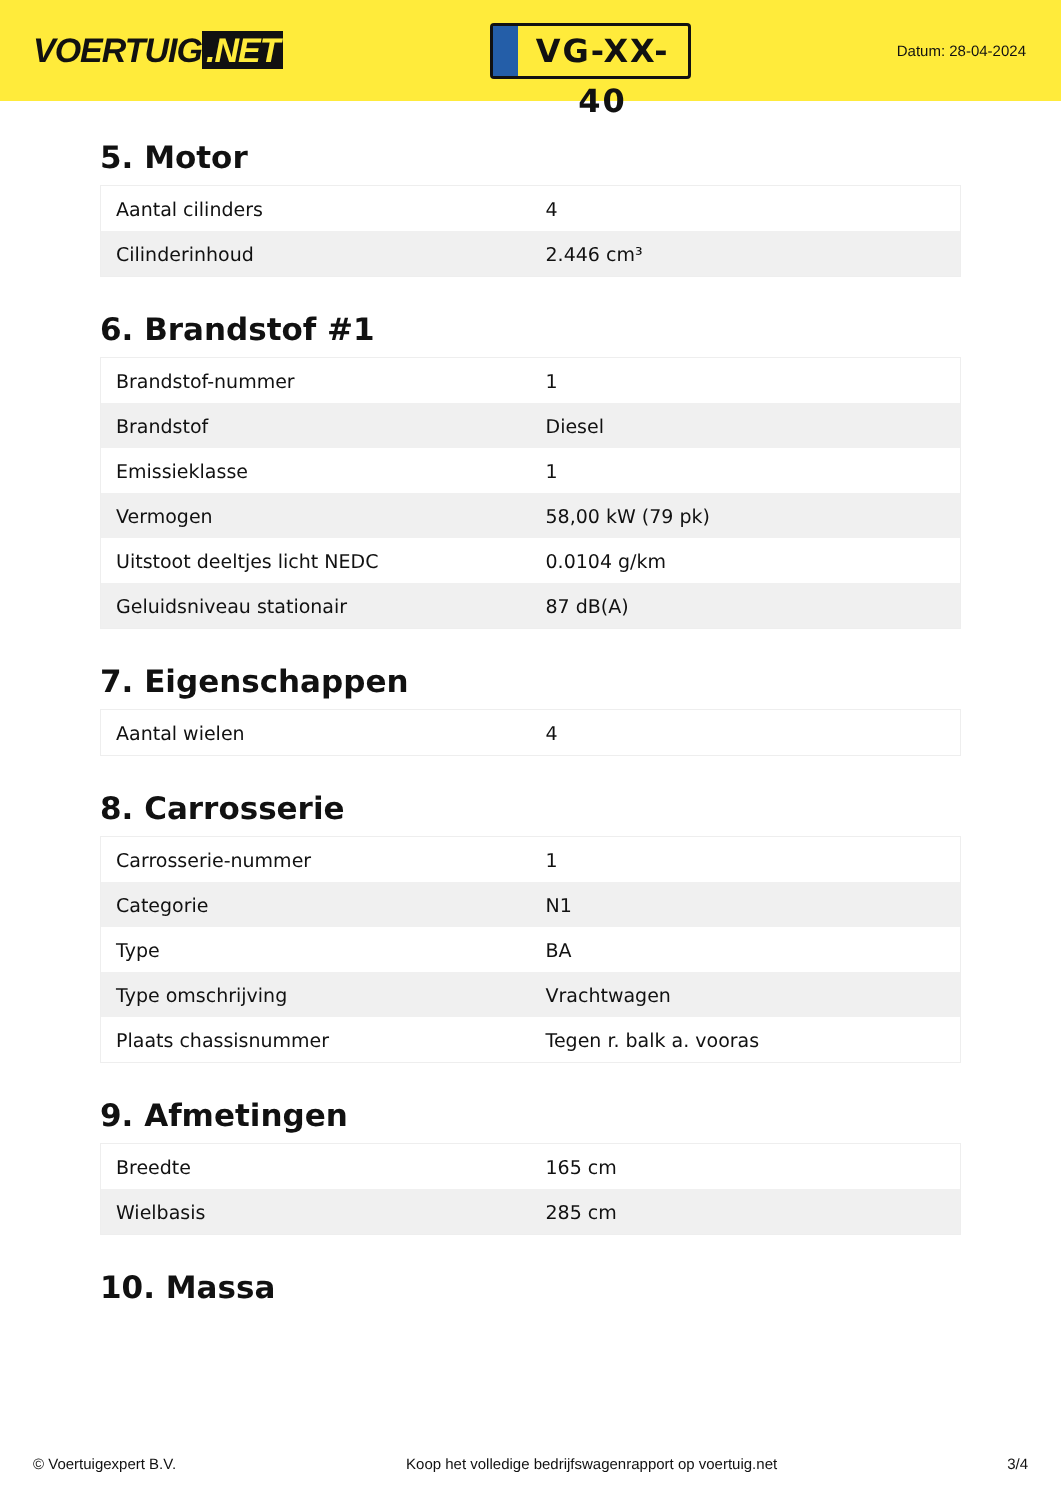VOERTUIG.NET
VG-XX-40
Datum: 28-04-2024
5. Motor
| Aantal cilinders | 4 |
| Cilinderinhoud | 2.446 cm³ |
6. Brandstof #1
| Brandstof-nummer | 1 |
| Brandstof | Diesel |
| Emissieklasse | 1 |
| Vermogen | 58,00 kW (79 pk) |
| Uitstoot deeltjes licht NEDC | 0.0104 g/km |
| Geluidsniveau stationair | 87 dB(A) |
7. Eigenschappen
| Aantal wielen | 4 |
8. Carrosserie
| Carrosserie-nummer | 1 |
| Categorie | N1 |
| Type | BA |
| Type omschrijving | Vrachtwagen |
| Plaats chassisnummer | Tegen r. balk a. vooras |
9. Afmetingen
| Breedte | 165 cm |
| Wielbasis | 285 cm |
10. Massa
© Voertuigexpert B.V. Koop het volledige bedrijfswagenrapport op voertuig.net 3/4